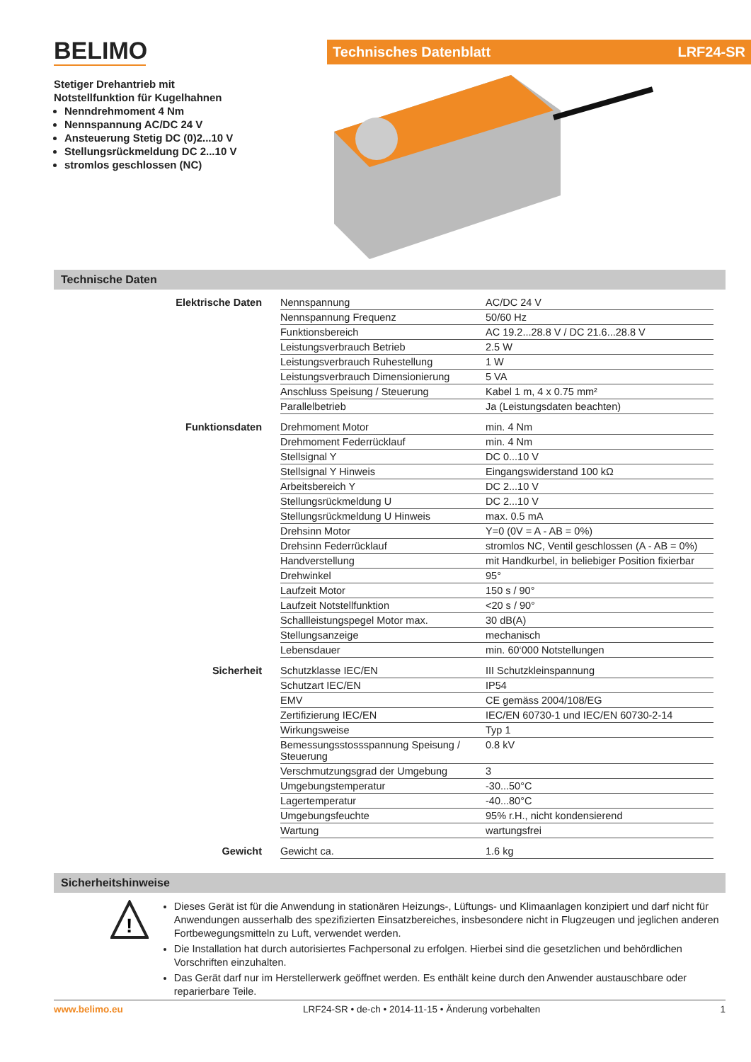BELIMO
Stetiger Drehantrieb mit
Notstellfunktion für Kugelhahnen
Nenndrehmoment 4 Nm
Nennspannung AC/DC 24 V
Ansteuerung Stetig DC (0)2...10 V
Stellungsrückmeldung DC 2...10 V
stromlos geschlossen (NC)
Technisches Datenblatt LRF24-SR
Technische Daten
| Elektrische Daten | Nennspannung | AC/DC 24 V |
| | Nennspannung Frequenz | 50/60 Hz |
| | Funktionsbereich | AC 19.2...28.8 V / DC 21.6...28.8 V |
| | Leistungsverbrauch Betrieb | 2.5 W |
| | Leistungsverbrauch Ruhestellung | 1 W |
| | Leistungsverbrauch Dimensionierung | 5 VA |
| | Anschluss Speisung / Steuerung | Kabel 1 m, 4 x 0.75 mm² |
| | Parallelbetrieb | Ja (Leistungsdaten beachten) |
| Funktionsdaten | Drehmoment Motor | min. 4 Nm |
| | Drehmoment Federrücklauf | min. 4 Nm |
| | Stellsignal Y | DC 0...10 V |
| | Stellsignal Y Hinweis | Eingangswiderstand 100 kΩ |
| | Arbeitsbereich Y | DC 2...10 V |
| | Stellungsrückmeldung U | DC 2...10 V |
| | Stellungsrückmeldung U Hinweis | max. 0.5 mA |
| | Drehsinn Motor | Y=0 (0V = A - AB = 0%) |
| | Drehsinn Federrücklauf | stromlos NC, Ventil geschlossen (A - AB = 0%) |
| | Handverstellung | mit Handkurbel, in beliebiger Position fixierbar |
| | Drehwinkel | 95° |
| | Laufzeit Motor | 150 s / 90° |
| | Laufzeit Notstellfunktion | <20 s / 90° |
| | Schallleistungspegel Motor max. | 30 dB(A) |
| | Stellungsanzeige | mechanisch |
| | Lebensdauer | min. 60‘000 Notstellungen |
| Sicherheit | Schutzklasse IEC/EN | III Schutzkleinspannung |
| | Schutzart IEC/EN | IP54 |
| | EMV | CE gemäss 2004/108/EG |
| | Zertifizierung IEC/EN | IEC/EN 60730-1 und IEC/EN 60730-2-14 |
| | Wirkungsweise | Typ 1 |
| | Bemessungsstossspannung Speisung / Steuerung | 0.8 kV |
| | Verschmutzungsgrad der Umgebung | 3 |
| | Umgebungstemperatur | -30...50°C |
| | Lagertemperatur | -40...80°C |
| | Umgebungsfeuchte | 95% r.H., nicht kondensierend |
| | Wartung | wartungsfrei |
| Gewicht | Gewicht ca. | 1.6 kg |
Sicherheitshinweise
!
Dieses Gerät ist für die Anwendung in stationären Heizungs-, Lüftungs- und Klimaanlagen konzipiert und darf nicht für Anwendungen ausserhalb des spezifizierten Einsatzbereiches, insbesondere nicht in Flugzeugen und jeglichen anderen Fortbewegungsmitteln zu Luft, verwendet werden.
Die Installation hat durch autorisiertes Fachpersonal zu erfolgen. Hierbei sind die gesetzlichen und behördlichen Vorschriften einzuhalten.
Das Gerät darf nur im Herstellerwerk geöffnet werden. Es enthält keine durch den Anwender austauschbare oder reparierbare Teile.
www.belimo.eu LRF24-SR • de-ch • 2014-11-15 • Änderung vorbehalten 1